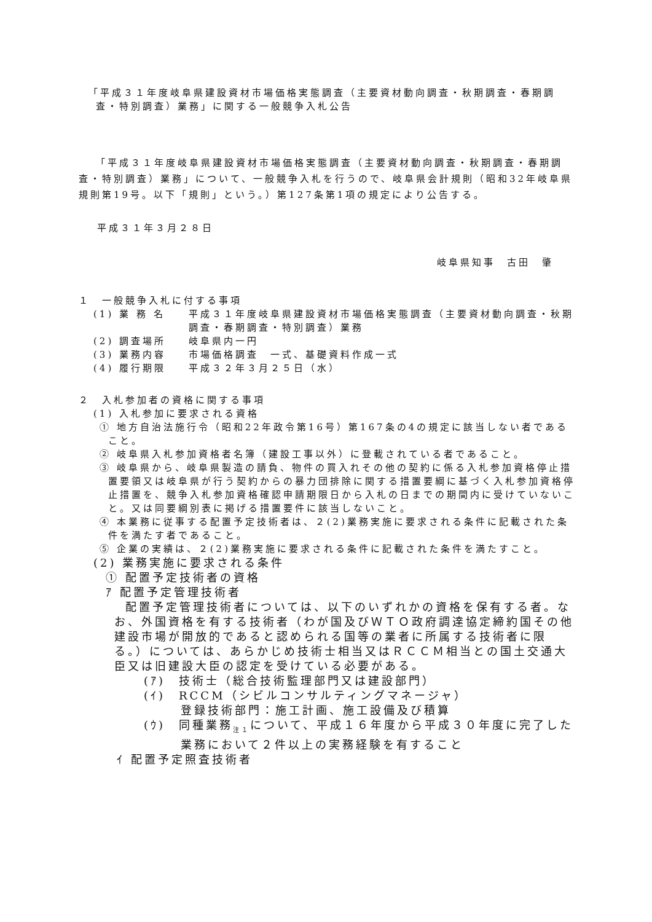「平成３１年度岐阜県建設資材市場価格実態調査（主要資材動向調査・秋期調査・春期調査・特別調査）業務」に関する一般競争入札公告
「平成３１年度岐阜県建設資材市場価格実態調査（主要資材動向調査・秋期調査・春期調査・特別調査）業務」について、一般競争入札を行うので、岐阜県会計規則（昭和32年岐阜県規則第19号。以下「規則」という。）第127条第1項の規定により公告する。
平成３１年３月２８日
岐阜県知事　古田　肇
１　一般競争入札に付する事項
(1) 業 務 名 平成３１年度岐阜県建設資材市場価格実態調査（主要資材動向調査・秋期調査・春期調査・特別調査）業務
(2) 調査場所 岐阜県内一円
(3) 業務内容 市場価格調査　一式、基礎資料作成一式
(4) 履行期限 平成３２年３月２５日（水）
２　入札参加者の資格に関する事項
(1) 入札参加に要求される資格
① 地方自治法施行令（昭和22年政令第16号）第167条の4の規定に該当しない者であること。
② 岐阜県入札参加資格者名簿（建設工事以外）に登載されている者であること。
③ 岐阜県から、岐阜県製造の請負、物件の買入れその他の契約に係る入札参加資格停止措置要領又は岐阜県が行う契約からの暴力団排除に関する措置要綱に基づく入札参加資格停止措置を、競争入札参加資格確認申請期限日から入札の日までの期間内に受けていないこと。又は同要綱別表に掲げる措置要件に該当しないこと。
④ 本業務に従事する配置予定技術者は、２(2)業務実施に要求される条件に記載された条件を満たす者であること。
⑤ 企業の実績は、２(2)業務実施に要求される条件に記載された条件を満たすこと。
(2) 業務実施に要求される条件
① 配置予定技術者の資格
ｱ 配置予定管理技術者
配置予定管理技術者については、以下のいずれかの資格を保有する者。なお、外国資格を有する技術者（わが国及びＷＴＯ政府調達協定締約国その他建設市場が開放的であると認められる国等の業者に所属する技術者に限る。）については、あらかじめ技術士相当又はＲＣＣＭ相当との国土交通大臣又は旧建設大臣の認定を受けている必要がある。
(ｱ)　技術士（総合技術監理部門又は建設部門）
(ｲ)　RCCM（シビルコンサルティングマネージャ）
登録技術部門：施工計画、施工設備及び積算
(ｳ)　同種業務<sub>注１</sub>について、平成１６年度から平成３０年度に完了した業務において２件以上の実務経験を有すること
ｲ 配置予定照査技術者